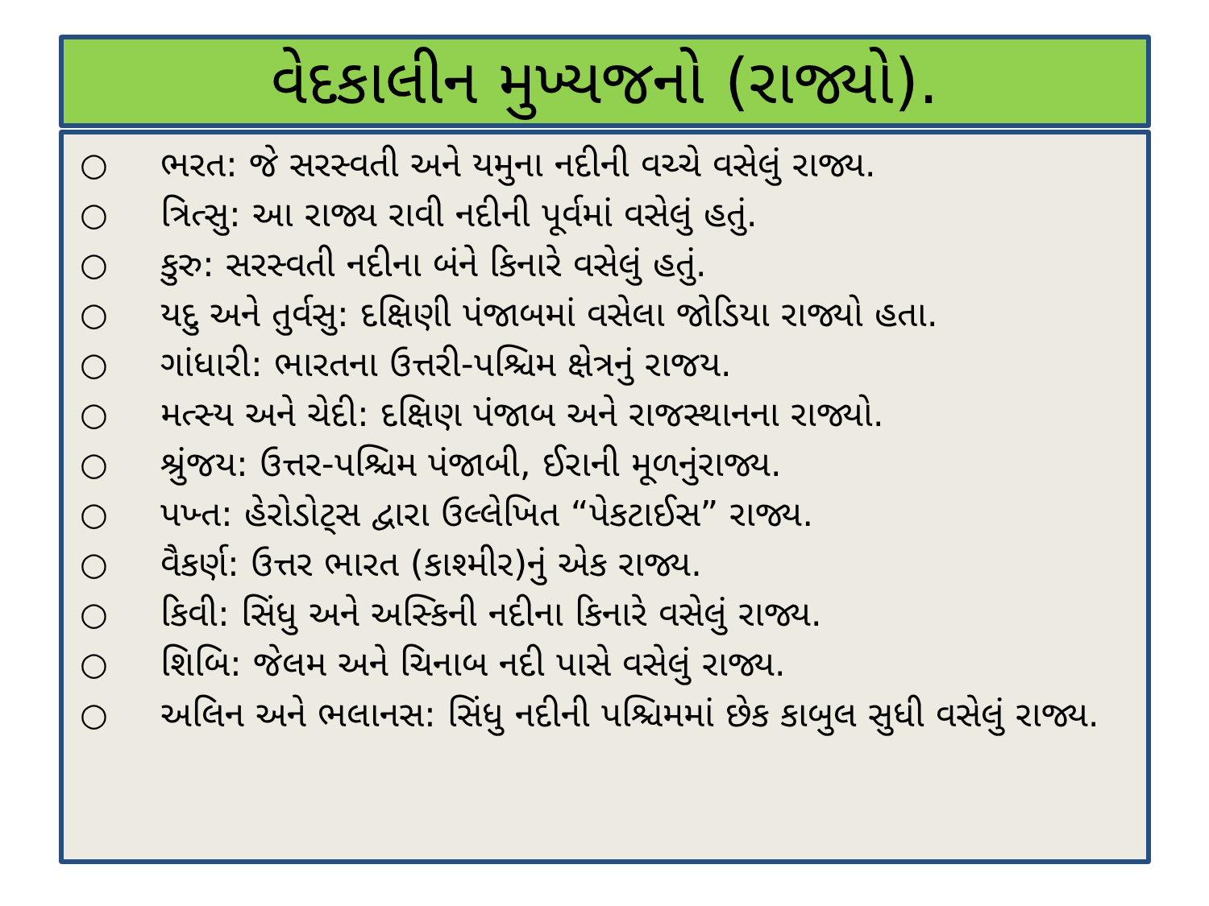વેદકાલીન મુખ્યજનો (રાજ્યો).
○ ભરત: જે સરસ્વતી અને યમુના નદીની વચ્ચે વસેલું રાજ્ય.
○ ત્રિત્સુ: આ રાજ્ય રાવી નદીની પૂર્વમાં વસેલું હતું.
○ કુરુ: સરસ્વતી નદીના બંને કિનારે વસેલું હતું.
○ યદુ અને તુર્વસુ: દક્ષિણી પંજાબમાં વસેલા જોડિયા રાજ્યો હતા.
○ ગાંધારી: ભારતના ઉત્તરી-પશ્ચિમ ક્ષેત્રનું રાજય.
○ મત્સ્ય અને ચેદી: દક્ષિણ પંજાબ અને રાજસ્થાનના રાજ્યો.
○ શ્રુંજય: ઉત્તર-પશ્ચિમ પંજાબી, ઈરાની મૂળનુંરાજ્ય.
○ પખ્ત: હેરોડોટ્સ દ્વારા ઉલ્લેખિત “પેકટાઈસ” રાજ્ય.
○ વૈકર્ણ: ઉત્તર ભારત (કાશ્મીર)નું એક રાજ્ય.
○ કિવી: સિંધુ અને અસ્કિની નદીના કિનારે વસેલું રાજ્ય.
○ શિબિ: જેલમ અને ચિનાબ નદી પાસે વસેલું રાજ્ય.
○ અલિન અને ભલાનસ: સિંધુ નદીની પશ્ચિમમાં છેક કાબુલ સુધી વસેલું રાજ્ય.